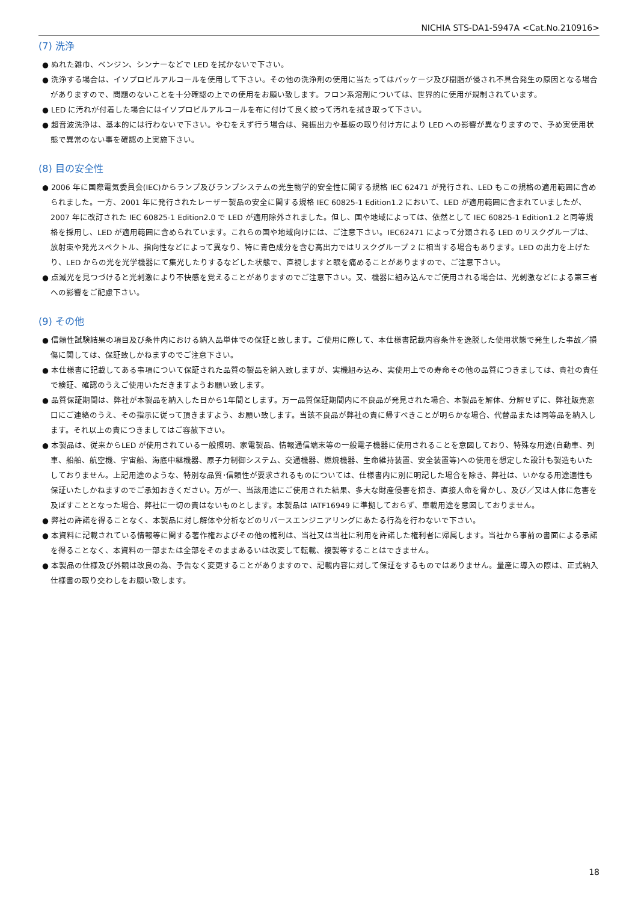NICHIA STS-DA1-5947A <Cat.No.210916>
(7) 洗浄
● ぬれた雑巾、ベンジン、シンナーなどで LED を拭かないで下さい。
● 洗浄する場合は、イソプロピルアルコールを使用して下さい。その他の洗浄剤の使用に当たってはパッケージ及び樹脂が侵され不具合発生の原因となる場合がありますので、問題のないことを十分確認の上での使用をお願い致します。フロン系溶剤については、世界的に使用が規制されています。
● LED に汚れが付着した場合にはイソプロピルアルコールを布に付けて良く絞って汚れを拭き取って下さい。
● 超音波洗浄は、基本的には行わないで下さい。やむをえず行う場合は、発振出力や基板の取り付け方により LED への影響が異なりますので、予め実使用状態で異常のない事を確認の上実施下さい。
(8) 目の安全性
● 2006 年に国際電気委員会(IEC)からランプ及びランプシステムの光生物学的安全性に関する規格 IEC 62471 が発行され、LED もこの規格の適用範囲に含められました。一方、2001 年に発行されたレーザー製品の安全に関する規格 IEC 60825-1 Edition1.2 において、LED が適用範囲に含まれていましたが、2007 年に改訂された IEC 60825-1 Edition2.0 で LED が適用除外されました。但し、国や地域によっては、依然として IEC 60825-1 Edition1.2 と同等規格を採用し、LED が適用範囲に含められています。これらの国や地域向けには、ご注意下さい。IEC62471 によって分類される LED のリスクグループは、放射束や発光スペクトル、指向性などによって異なり、特に青色成分を含む高出力ではリスクグループ 2 に相当する場合もあります。LED の出力を上げたり、LED からの光を光学機器にて集光したりするなどした状態で、直視しますと眼を痛めることがありますので、ご注意下さい。
● 点滅光を見つづけると光刺激により不快感を覚えることがありますのでご注意下さい。又、機器に組み込んでご使用される場合は、光刺激などによる第三者への影響をご配慮下さい。
(9) その他
● 信頼性試験結果の項目及び条件内における納入品単体での保証と致します。ご使用に際して、本仕様書記載内容条件を逸脱した使用状態で発生した事故／損傷に関しては、保証致しかねますのでご注意下さい。
● 本仕様書に記載してある事項について保証された品質の製品を納入致しますが、実機組み込み、実使用上での寿命その他の品質につきましては、貴社の責任で検証、確認のうえご使用いただきますようお願い致します。
● 品質保証期間は、弊社が本製品を納入した日から1年間とします。万一品質保証期間内に不良品が発見された場合、本製品を解体、分解せずに、弊社販売窓口にご連絡のうえ、その指示に従って頂きますよう、お願い致します。当該不良品が弊社の責に帰すべきことが明らかな場合、代替品または同等品を納入します。それ以上の責につきましてはご容赦下さい。
● 本製品は、従来からLED が使用されている一般照明、家電製品、情報通信端末等の一般電子機器に使用されることを意図しており、特殊な用途(自動車、列車、船舶、航空機、宇宙船、海底中継機器、原子力制御システム、交通機器、燃焼機器、生命維持装置、安全装置等)への使用を想定した設計も製造もいたしておりません。上記用途のような、特別な品質･信頼性が要求されるものについては、仕様書内に別に明記した場合を除き、弊社は、いかなる用途適性も保証いたしかねますのでご承知おきください。万が一、当該用途にご使用された結果、多大な財産侵害を招き、直接人命を脅かし、及び／又は人体に危害を及ぼすこととなった場合、弊社に一切の責はないものとします。本製品は IATF16949 に準拠しておらず、車載用途を意図しておりません。
● 弊社の許諾を得ることなく、本製品に対し解体や分析などのリバースエンジニアリングにあたる行為を行わないで下さい。
● 本資料に記載されている情報等に関する著作権およびその他の権利は、当社又は当社に利用を許諾した権利者に帰属します。当社から事前の書面による承諾を得ることなく、本資料の一部または全部をそのままあるいは改変して転載、複製等することはできません。
● 本製品の仕様及び外観は改良の為、予告なく変更することがありますので、記載内容に対して保証をするものではありません。量産に導入の際は、正式納入仕様書の取り交わしをお願い致します。
18